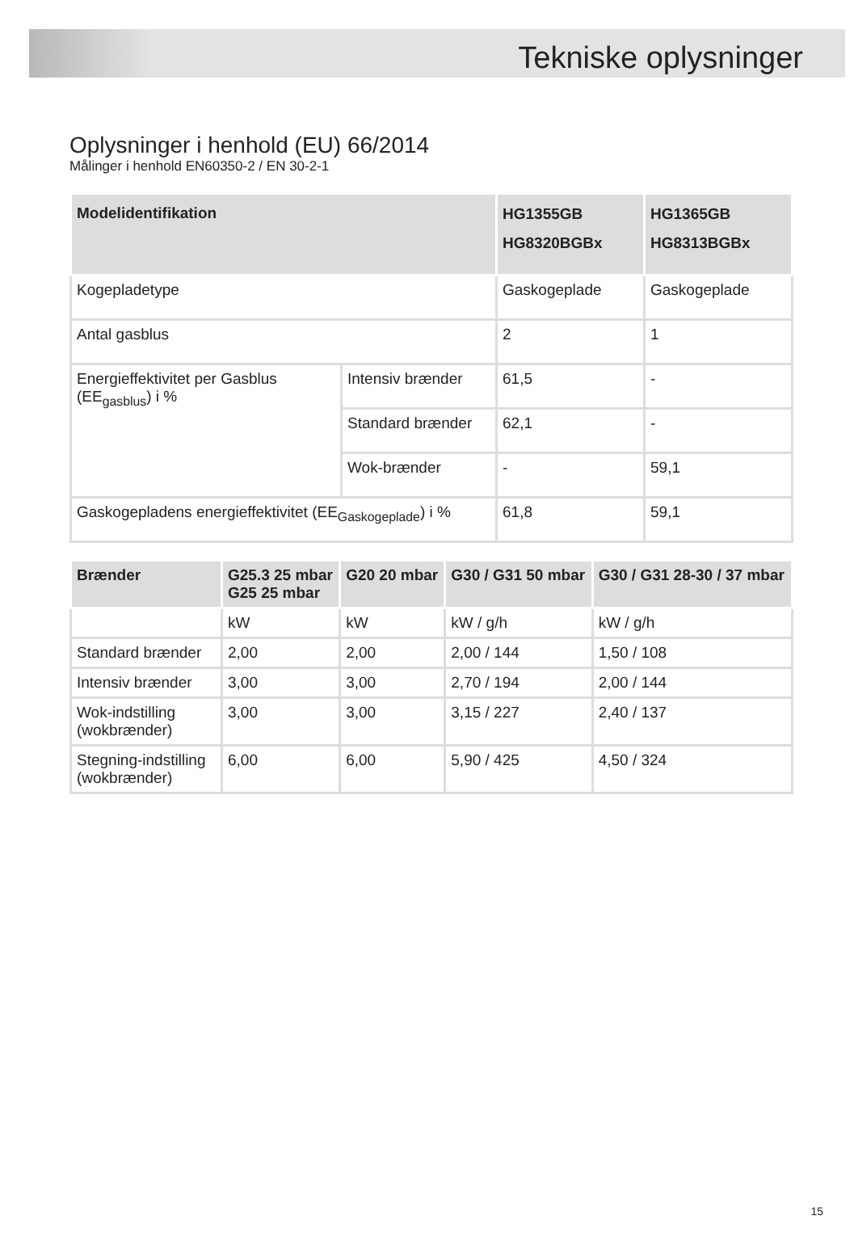Tekniske oplysninger
Oplysninger i henhold (EU) 66/2014
Målinger i henhold EN60350-2 / EN 30-2-1
| Modelidentifikation | | HG1355GB HG8320BGBx | HG1365GB HG8313BGBx |
| --- | --- | --- | --- |
| Kogepladetype | | Gaskogeplade | Gaskogeplade |
| Antal gasblus | | 2 | 1 |
| Energieffektivitet per Gasblus (EE<sub>gasblus</sub>) i % | Intensiv brænder | 61,5 | - |
| | Standard brænder | 62,1 | - |
| | Wok-brænder | - | 59,1 |
| Gaskogepladens energieffektivitet (EE<sub>Gaskogeplade</sub>) i % | | 61,8 | 59,1 |
| Brænder | G25.3 25 mbar G25 25 mbar | G20 20 mbar | G30 / G31 50 mbar | G30 / G31 28-30 / 37 mbar |
| --- | --- | --- | --- | --- |
| | kW | kW | kW / g/h | kW / g/h |
| Standard brænder | 2,00 | 2,00 | 2,00 / 144 | 1,50 / 108 |
| Intensiv brænder | 3,00 | 3,00 | 2,70 / 194 | 2,00 / 144 |
| Wok-indstilling (wokbrænder) | 3,00 | 3,00 | 3,15 / 227 | 2,40 / 137 |
| Stegning-indstilling (wokbrænder) | 6,00 | 6,00 | 5,90 / 425 | 4,50 / 324 |
15